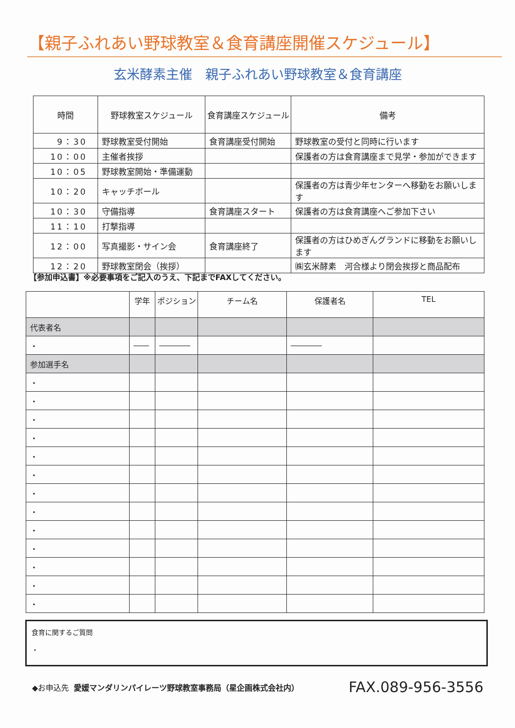【親子ふれあい野球教室＆食育講座開催スケジュール】
玄米酵素主催　親子ふれあい野球教室＆食育講座
| 時間 | 野球教室スケジュール | 食育講座スケジュール | 備考 |
| --- | --- | --- | --- |
| 9：30 | 野球教室受付開始 | 食育講座受付開始 | 野球教室の受付と同時に行います |
| 10：00 | 主催者挨拶 | | 保護者の方は食育講座まで見学・参加ができます |
| 10：05 | 野球教室開始・準備運動 | | |
| 10：20 | キャッチボール | | 保護者の方は青少年センターへ移動をお願いします |
| 10：30 | 守備指導 | 食育講座スタート | 保護者の方は食育講座へご参加下さい |
| 11：10 | 打撃指導 | | |
| 12：00 | 写真撮影・サイン会 | 食育講座終了 | 保護者の方はひめぎんグランドに移動をお願いします |
| 12：20 | 野球教室閉会（挨拶） | | ㈱玄米酵素 河合様より閉会挨拶と商品配布 |
【参加申込書】※必要事項をご記入のうえ、下記までFAXしてください。
| | 学年 | ポジション | チーム名 | 保護者名 | TEL |
| --- | --- | --- | --- | --- | --- |
| 代表者名 | | | | | |
| ・ | ―― | ―――― | | ―――― | |
| 参加選手名 | | | | | |
| ・ | | | | | |
| ・ | | | | | |
| ・ | | | | | |
| ・ | | | | | |
| ・ | | | | | |
| ・ | | | | | |
| ・ | | | | | |
| ・ | | | | | |
| ・ | | | | | |
| ・ | | | | | |
| ・ | | | | | |
| ・ | | | | | |
| ・ | | | | | |
食育に関するご質問
・
◆お申込先 愛媛マンダリンパイレーツ野球教室事務局（星企画株式会社内） FAX.089-956-3556